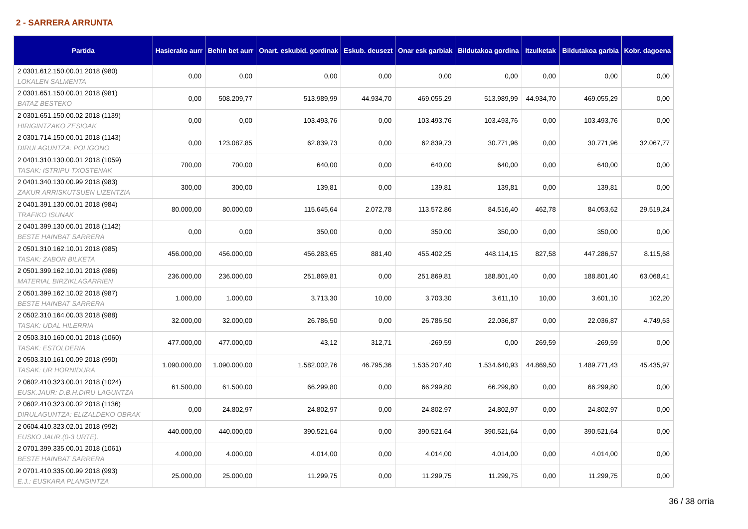2 - SARRERA ARRUNTA
| Partida | Hasierako aurr | Behin bet aurr | Onart. eskubid. gordinak | Eskub. deusezt | Onar esk garbiak | Bildutakoa gordina | Itzulketak | Bildutakoa garbia | Kobr. dagoena |
| --- | --- | --- | --- | --- | --- | --- | --- | --- | --- |
| 2 0301.612.150.00.01 2018 (980) LOKALEN SALMENTA | 0,00 | 0,00 | 0,00 | 0,00 | 0,00 | 0,00 | 0,00 | 0,00 | 0,00 |
| 2 0301.651.150.00.01 2018 (981) BATAZ BESTEKO | 0,00 | 508.209,77 | 513.989,99 | 44.934,70 | 469.055,29 | 513.989,99 | 44.934,70 | 469.055,29 | 0,00 |
| 2 0301.651.150.00.02 2018 (1139) HIRIGINTZAKO ZESIOAK | 0,00 | 0,00 | 103.493,76 | 0,00 | 103.493,76 | 103.493,76 | 0,00 | 103.493,76 | 0,00 |
| 2 0301.714.150.00.01 2018 (1143) DIRULAGUNTZA: POLIGONO | 0,00 | 123.087,85 | 62.839,73 | 0,00 | 62.839,73 | 30.771,96 | 0,00 | 30.771,96 | 32.067,77 |
| 2 0401.310.130.00.01 2018 (1059) TASAK: ISTRIPU TXOSTENAK | 700,00 | 700,00 | 640,00 | 0,00 | 640,00 | 640,00 | 0,00 | 640,00 | 0,00 |
| 2 0401.340.130.00.99 2018 (983) ZAKUR ARRISKUTSUEN LIZENTZIA | 300,00 | 300,00 | 139,81 | 0,00 | 139,81 | 139,81 | 0,00 | 139,81 | 0,00 |
| 2 0401.391.130.00.01 2018 (984) TRAFIKO ISUNAK | 80.000,00 | 80.000,00 | 115.645,64 | 2.072,78 | 113.572,86 | 84.516,40 | 462,78 | 84.053,62 | 29.519,24 |
| 2 0401.399.130.00.01 2018 (1142) BESTE HAINBAT SARRERA | 0,00 | 0,00 | 350,00 | 0,00 | 350,00 | 350,00 | 0,00 | 350,00 | 0,00 |
| 2 0501.310.162.10.01 2018 (985) TASAK: ZABOR BILKETA | 456.000,00 | 456.000,00 | 456.283,65 | 881,40 | 455.402,25 | 448.114,15 | 827,58 | 447.286,57 | 8.115,68 |
| 2 0501.399.162.10.01 2018 (986) MATERIAL BIRZIKLAGARRIEN | 236.000,00 | 236.000,00 | 251.869,81 | 0,00 | 251.869,81 | 188.801,40 | 0,00 | 188.801,40 | 63.068,41 |
| 2 0501.399.162.10.02 2018 (987) BESTE HAINBAT SARRERA | 1.000,00 | 1.000,00 | 3.713,30 | 10,00 | 3.703,30 | 3.611,10 | 10,00 | 3.601,10 | 102,20 |
| 2 0502.310.164.00.03 2018 (988) TASAK: UDAL HILERRIA | 32.000,00 | 32.000,00 | 26.786,50 | 0,00 | 26.786,50 | 22.036,87 | 0,00 | 22.036,87 | 4.749,63 |
| 2 0503.310.160.00.01 2018 (1060) TASAK: ESTOLDERIA | 477.000,00 | 477.000,00 | 43,12 | 312,71 | -269,59 | 0,00 | 269,59 | -269,59 | 0,00 |
| 2 0503.310.161.00.09 2018 (990) TASAK: UR HORNIDURA | 1.090.000,00 | 1.090.000,00 | 1.582.002,76 | 46.795,36 | 1.535.207,40 | 1.534.640,93 | 44.869,50 | 1.489.771,43 | 45.435,97 |
| 2 0602.410.323.00.01 2018 (1024) EUSK.JAUR: D.B.H.DIRU-LAGUNTZA | 61.500,00 | 61.500,00 | 66.299,80 | 0,00 | 66.299,80 | 66.299,80 | 0,00 | 66.299,80 | 0,00 |
| 2 0602.410.323.00.02 2018 (1136) DIRULAGUNTZA: ELIZALDEKO OBRAK | 0,00 | 24.802,97 | 24.802,97 | 0,00 | 24.802,97 | 24.802,97 | 0,00 | 24.802,97 | 0,00 |
| 2 0604.410.323.02.01 2018 (992) EUSKO JAUR.(0-3 URTE). | 440.000,00 | 440.000,00 | 390.521,64 | 0,00 | 390.521,64 | 390.521,64 | 0,00 | 390.521,64 | 0,00 |
| 2 0701.399.335.00.01 2018 (1061) BESTE HAINBAT SARRERA | 4.000,00 | 4.000,00 | 4.014,00 | 0,00 | 4.014,00 | 4.014,00 | 0,00 | 4.014,00 | 0,00 |
| 2 0701.410.335.00.99 2018 (993) E.J.: EUSKARA PLANGINTZA | 25.000,00 | 25.000,00 | 11.299,75 | 0,00 | 11.299,75 | 11.299,75 | 0,00 | 11.299,75 | 0,00 |
36 / 38 orria